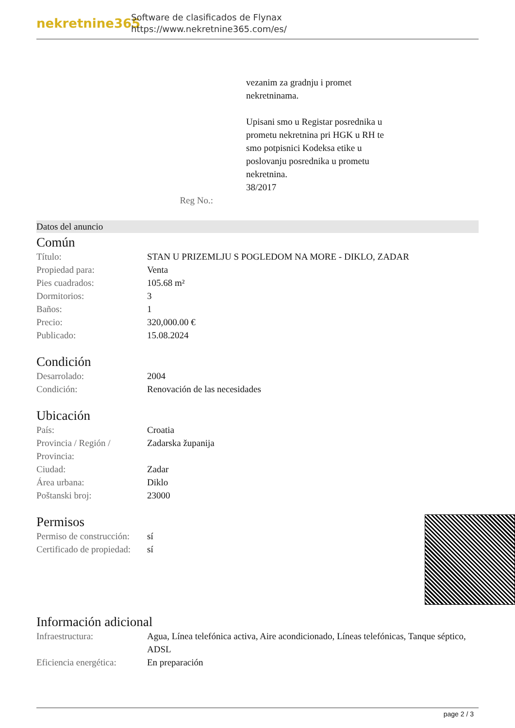nekretnine365
Software de clasificados de Flynax
https://www.nekretnine365.com/es/
Reg No.: vezanim za gradnju i promet nekretninama.
Upisani smo u Registar posrednika u prometu nekretnina pri HGK u RH te smo potpisnici Kodeksa etike u poslovanju posrednika u prometu nekretnina.
38/2017
Datos del anuncio
Común
| Título: | STAN U PRIZEMLJU S POGLEDOM NA MORE - DIKLO, ZADAR |
| Propiedad para: | Venta |
| Pies cuadrados: | 105.68 m² |
| Dormitorios: | 3 |
| Baños: | 1 |
| Precio: | 320,000.00 € |
| Publicado: | 15.08.2024 |
Condición
| Desarrolado: | 2004 |
| Condición: | Renovación de las necesidades |
Ubicación
| País: | Croatia |
| Provincia / Región / Provincia: | Zadarska županija |
| Ciudad: | Zadar |
| Área urbana: | Diklo |
| Poštanski broj: | 23000 |
Permisos
| Permiso de construcción: | sí |
| Certificado de propiedad: | sí |
Información adicional
| Infraestructura: | Agua, Línea telefónica activa, Aire acondicionado, Líneas telefónicas, Tanque séptico, ADSL |
| Eficiencia energética: | En preparación |
page 2 / 3